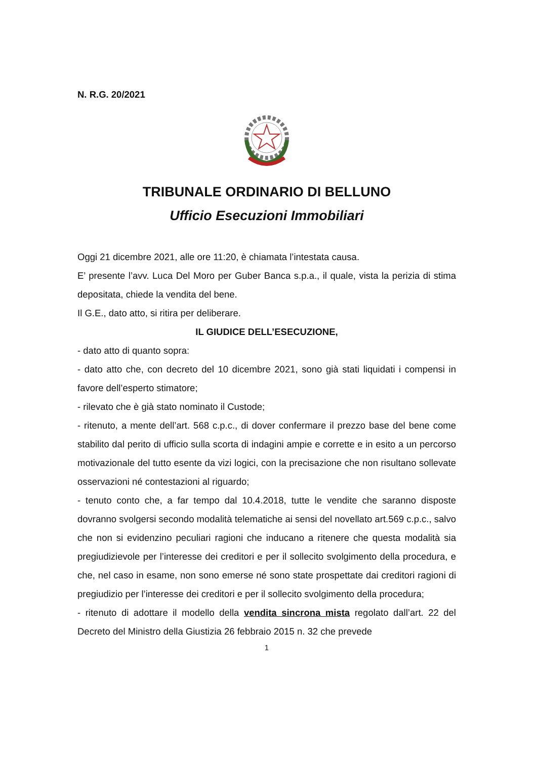N. R.G. 20/2021
TRIBUNALE ORDINARIO DI BELLUNO
Ufficio Esecuzioni Immobiliari
Oggi 21 dicembre 2021, alle ore 11:20, è chiamata l’intestata causa.
E’ presente l’avv. Luca Del Moro per Guber Banca s.p.a., il quale, vista la perizia di stima depositata, chiede la vendita del bene.
Il G.E., dato atto, si ritira per deliberare.
IL GIUDICE DELL’ESECUZIONE,
- dato atto di quanto sopra:
- dato atto che, con decreto del 10 dicembre 2021, sono già stati liquidati i compensi in favore dell’esperto stimatore;
- rilevato che è già stato nominato il Custode;
- ritenuto, a mente dell’art. 568 c.p.c., di dover confermare il prezzo base del bene come stabilito dal perito di ufficio sulla scorta di indagini ampie e corrette e in esito a un percorso motivazionale del tutto esente da vizi logici, con la precisazione che non risultano sollevate osservazioni né contestazioni al riguardo;
- tenuto conto che, a far tempo dal 10.4.2018, tutte le vendite che saranno disposte dovranno svolgersi secondo modalità telematiche ai sensi del novellato art.569 c.p.c., salvo che non si evidenzino peculiari ragioni che inducano a ritenere che questa modalità sia pregiudizievole per l’interesse dei creditori e per il sollecito svolgimento della procedura, e che, nel caso in esame, non sono emerse né sono state prospettate dai creditori ragioni di pregiudizio per l’interesse dei creditori e per il sollecito svolgimento della procedura;
- ritenuto di adottare il modello della vendita sincrona mista regolato dall’art. 22 del Decreto del Ministro della Giustizia 26 febbraio 2015 n. 32 che prevede
1